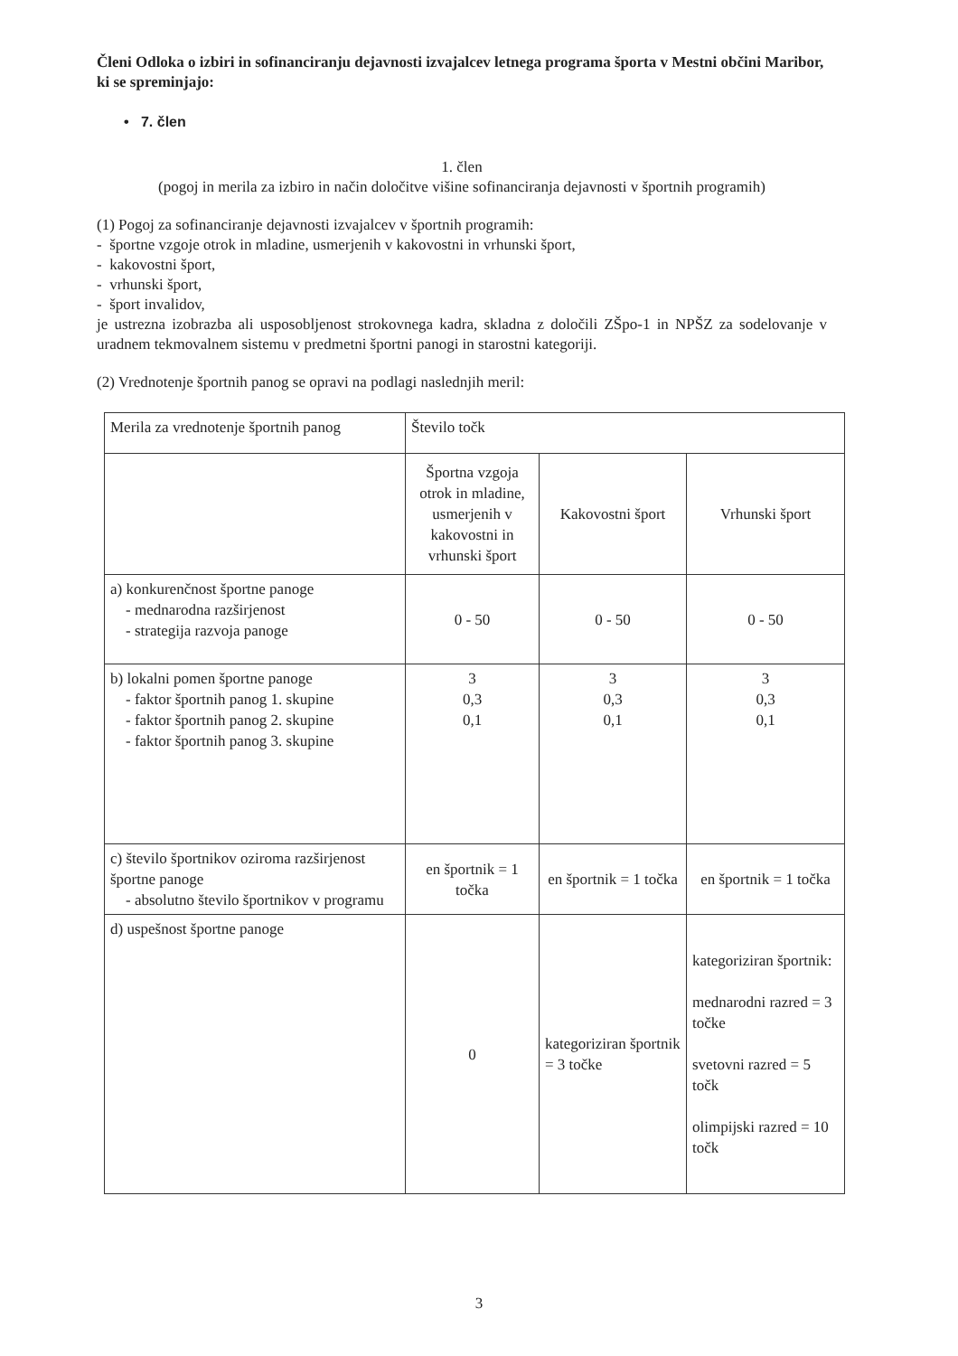Členi Odloka o izbiri in sofinanciranju dejavnosti izvajalcev letnega programa športa v Mestni občini Maribor, ki se spreminjajo:
• 7. člen
1. člen
(pogoj in merila za izbiro in način določitve višine sofinanciranja dejavnosti v športnih programih)
(1) Pogoj za sofinanciranje dejavnosti izvajalcev v športnih programih:
- športne vzgoje otrok in mladine, usmerjenih v kakovostni in vrhunski šport,
- kakovostni šport,
- vrhunski šport,
- šport invalidov,
je ustrezna izobrazba ali usposobljenost strokovnega kadra, skladna z določili ZŠpo-1 in NPŠZ za sodelovanje v uradnem tekmovalnem sistemu v predmetni športni panogi in starostni kategoriji.
(2) Vrednotenje športnih panog se opravi na podlagi naslednjih meril:
| Merila za vrednotenje športnih panog | Število točk | | |
| | Športna vzgoja otrok in mladine, usmerjenih v kakovostni in vrhunski šport | Kakovostni šport | Vrhunski šport |
| a) konkurenčnost športne panoge - mednarodna razširjenost - strategija razvoja panoge | 0 - 50 | 0 - 50 | 0 - 50 |
| b) lokalni pomen športne panoge - faktor športnih panog 1. skupine - faktor športnih panog 2. skupine - faktor športnih panog 3. skupine | 3 0,3 0,1 | 3 0,3 0,1 | 3 0,3 0,1 |
| c) število športnikov oziroma razširjenost športne panoge - absolutno število športnikov v programu | en športnik = 1 točka | en športnik = 1 točka | en športnik = 1 točka |
| d) uspešnost športne panoge | 0 | kategoriziran športnik = 3 točke | kategoriziran športnik: mednarodni razred = 3 točke svetovni razred = 5 točk olimpijski razred = 10 točk |
3